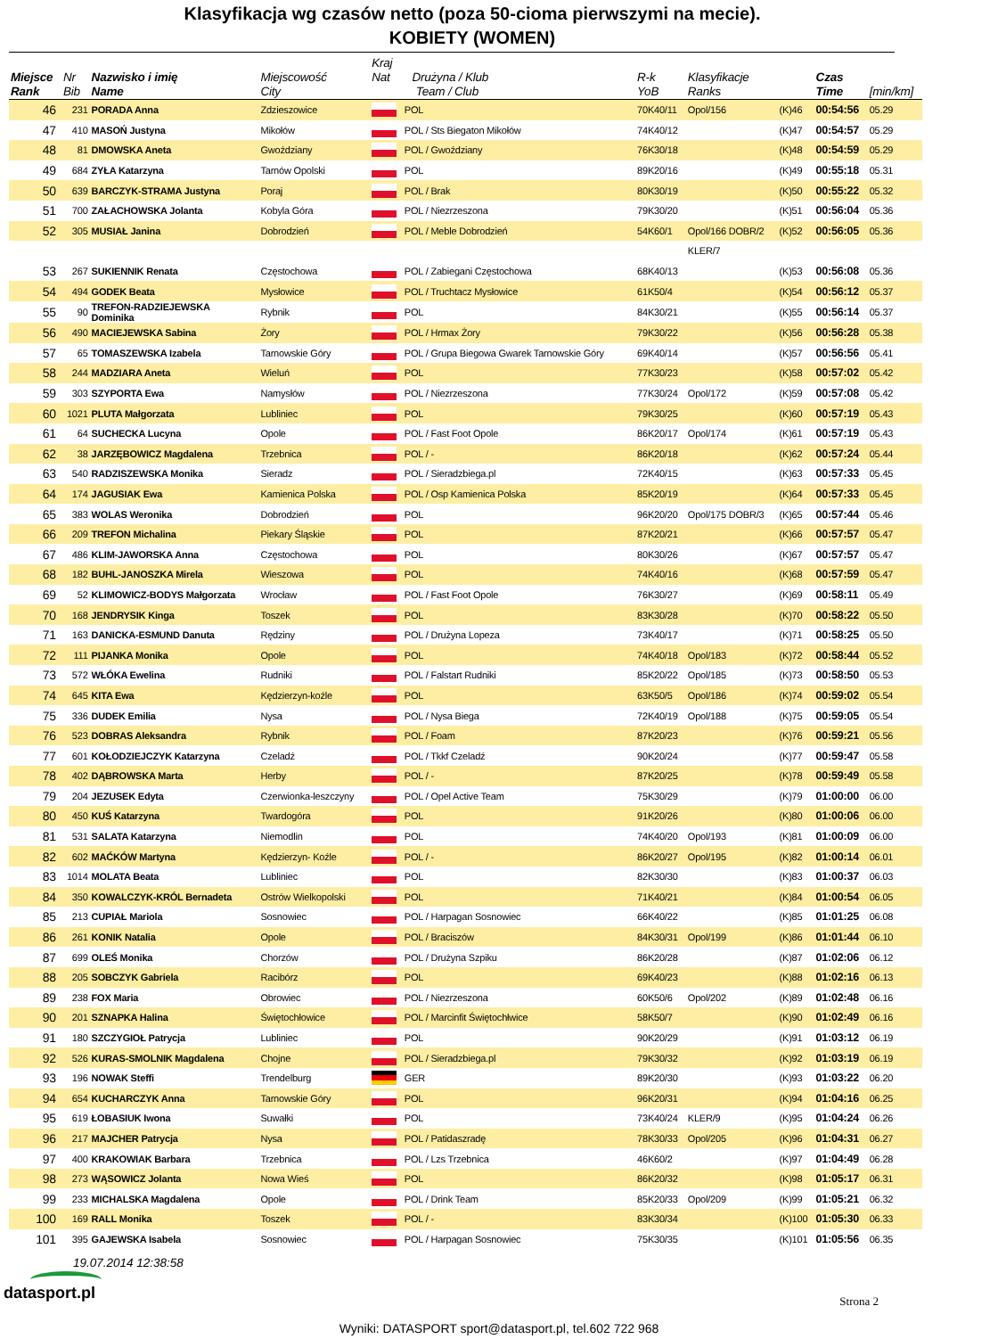Klasyfikacja wg czasów netto (poza 50-cioma pierwszymi na mecie).
KOBIETY (WOMEN)
| Miejsce Rank | Nr Bib | Nazwisko i imię Name | Miejscowość City | Kraj Nat Drużyna / Klub Team / Club | | R-k YoB | Klasyfikacje Ranks | | Czas Time | [min/km] |
| --- | --- | --- | --- | --- | --- | --- | --- | --- | --- | --- |
| 46 | 231 | PORADA Anna | Zdzieszowice | | POL | 70K40/11 | Opol/156 | (K)46 | 00:54:56 | 05.29 |
| 47 | 410 | MASOŃ Justyna | Mikołów | | POL / Sts Biegaton Mikołów | 74K40/12 | | (K)47 | 00:54:57 | 05.29 |
| 48 | 81 | DMOWSKA Aneta | Gwoździany | | POL / Gwoździany | 76K30/18 | | (K)48 | 00:54:59 | 05.29 |
| 49 | 684 | ZYŁA Katarzyna | Tarnów Opolski | | POL | 89K20/16 | | (K)49 | 00:55:18 | 05.31 |
| 50 | 639 | BARCZYK-STRAMA Justyna | Poraj | | POL / Brak | 80K30/19 | | (K)50 | 00:55:22 | 05.32 |
| 51 | 700 | ZAŁACHOWSKA Jolanta | Kobyla Góra | | POL / Niezrzeszona | 79K30/20 | | (K)51 | 00:56:04 | 05.36 |
| 52 | 305 | MUSIAŁ Janina | Dobrodzień | | POL / Meble Dobrodzień | 54K60/1 | Opol/166 DOBR/2 | (K)52 | 00:56:05 | 05.36 |
| | | | | | | | KLER/7 | | | |
| 53 | 267 | SUKIENNIK Renata | Częstochowa | | POL / Zabiegani Częstochowa | 68K40/13 | | (K)53 | 00:56:08 | 05.36 |
| 54 | 494 | GODEK Beata | Mysłowice | | POL / Truchtacz Mysłowice | 61K50/4 | | (K)54 | 00:56:12 | 05.37 |
| 55 | 90 | TREFON-RADZIEJEWSKA Dominika | Rybnik | | POL | 84K30/21 | | (K)55 | 00:56:14 | 05.37 |
| 56 | 490 | MACIEJEWSKA Sabina | Żory | | POL / Hrmax Żory | 79K30/22 | | (K)56 | 00:56:28 | 05.38 |
| 57 | 65 | TOMASZEWSKA Izabela | Tarnowskie Góry | | POL / Grupa Biegowa Gwarek Tarnowskie Góry | 69K40/14 | | (K)57 | 00:56:56 | 05.41 |
| 58 | 244 | MADZIARA Aneta | Wieluń | | POL | 77K30/23 | | (K)58 | 00:57:02 | 05.42 |
| 59 | 303 | SZYPORTA Ewa | Namysłów | | POL / Niezrzeszona | 77K30/24 | Opol/172 | (K)59 | 00:57:08 | 05.42 |
| 60 | 1021 | PLUTA Małgorzata | Lubliniec | | POL | 79K30/25 | | (K)60 | 00:57:19 | 05.43 |
| 61 | 64 | SUCHECKA Lucyna | Opole | | POL / Fast Foot Opole | 86K20/17 | Opol/174 | (K)61 | 00:57:19 | 05.43 |
| 62 | 38 | JARZĘBOWICZ Magdalena | Trzebnica | | POL / - | 86K20/18 | | (K)62 | 00:57:24 | 05.44 |
| 63 | 540 | RADZISZEWSKA Monika | Sieradz | | POL / Sieradzbiega.pl | 72K40/15 | | (K)63 | 00:57:33 | 05.45 |
| 64 | 174 | JAGUSIAK Ewa | Kamienica Polska | | POL / Osp Kamienica Polska | 85K20/19 | | (K)64 | 00:57:33 | 05.45 |
| 65 | 383 | WOLAS Weronika | Dobrodzień | | POL | 96K20/20 | Opol/175 DOBR/3 | (K)65 | 00:57:44 | 05.46 |
| 66 | 209 | TREFON Michalina | Piekary Śląskie | | POL | 87K20/21 | | (K)66 | 00:57:57 | 05.47 |
| 67 | 486 | KLIM-JAWORSKA Anna | Częstochowa | | POL | 80K30/26 | | (K)67 | 00:57:57 | 05.47 |
| 68 | 182 | BUHL-JANOSZKA Mirela | Wieszowa | | POL | 74K40/16 | | (K)68 | 00:57:59 | 05.47 |
| 69 | 52 | KLIMOWICZ-BODYS Małgorzata | Wrocław | | POL / Fast Foot Opole | 76K30/27 | | (K)69 | 00:58:11 | 05.49 |
| 70 | 168 | JENDRYSIK Kinga | Toszek | | POL | 83K30/28 | | (K)70 | 00:58:22 | 05.50 |
| 71 | 163 | DANICKA-ESMUND Danuta | Rędziny | | POL / Drużyna Lopeza | 73K40/17 | | (K)71 | 00:58:25 | 05.50 |
| 72 | 111 | PIJANKA Monika | Opole | | POL | 74K40/18 | Opol/183 | (K)72 | 00:58:44 | 05.52 |
| 73 | 572 | WŁÓKA Ewelina | Rudniki | | POL / Falstart Rudniki | 85K20/22 | Opol/185 | (K)73 | 00:58:50 | 05.53 |
| 74 | 645 | KITA Ewa | Kędzierzyn-koźle | | POL | 63K50/5 | Opol/186 | (K)74 | 00:59:02 | 05.54 |
| 75 | 336 | DUDEK Emilia | Nysa | | POL / Nysa Biega | 72K40/19 | Opol/188 | (K)75 | 00:59:05 | 05.54 |
| 76 | 523 | DOBRAS Aleksandra | Rybnik | | POL / Foam | 87K20/23 | | (K)76 | 00:59:21 | 05.56 |
| 77 | 601 | KOŁODZIEJCZYK Katarzyna | Czeladź | | POL / Tkkf Czeladź | 90K20/24 | | (K)77 | 00:59:47 | 05.58 |
| 78 | 402 | DĄBROWSKA Marta | Herby | | POL / - | 87K20/25 | | (K)78 | 00:59:49 | 05.58 |
| 79 | 204 | JEZUSEK Edyta | Czerwionka-leszczyny | | POL / Opel Active Team | 75K30/29 | | (K)79 | 01:00:00 | 06.00 |
| 80 | 450 | KUŚ Katarzyna | Twardogóra | | POL | 91K20/26 | | (K)80 | 01:00:06 | 06.00 |
| 81 | 531 | SALATA Katarzyna | Niemodlin | | POL | 74K40/20 | Opol/193 | (K)81 | 01:00:09 | 06.00 |
| 82 | 602 | MAĆKÓW Martyna | Kędzierzyn- Koźle | | POL / - | 86K20/27 | Opol/195 | (K)82 | 01:00:14 | 06.01 |
| 83 | 1014 | MOLATA Beata | Lubliniec | | POL | 82K30/30 | | (K)83 | 01:00:37 | 06.03 |
| 84 | 350 | KOWALCZYK-KRÓL Bernadeta | Ostrów Wielkopolski | | POL | 71K40/21 | | (K)84 | 01:00:54 | 06.05 |
| 85 | 213 | CUPIAŁ Mariola | Sosnowiec | | POL / Harpagan Sosnowiec | 66K40/22 | | (K)85 | 01:01:25 | 06.08 |
| 86 | 261 | KONIK Natalia | Opole | | POL / Braciszów | 84K30/31 | Opol/199 | (K)86 | 01:01:44 | 06.10 |
| 87 | 699 | OLEŚ Monika | Chorzów | | POL / Drużyna Szpiku | 86K20/28 | | (K)87 | 01:02:06 | 06.12 |
| 88 | 205 | SOBCZYK Gabriela | Racibórz | | POL | 69K40/23 | | (K)88 | 01:02:16 | 06.13 |
| 89 | 238 | FOX Maria | Obrowiec | | POL / Niezrzeszona | 60K50/6 | Opol/202 | (K)89 | 01:02:48 | 06.16 |
| 90 | 201 | SZNAPKA Halina | Świętochłowice | | POL / Marcinfit Świętochłwice | 58K50/7 | | (K)90 | 01:02:49 | 06.16 |
| 91 | 180 | SZCZYGIOŁ Patrycja | Lubliniec | | POL | 90K20/29 | | (K)91 | 01:03:12 | 06.19 |
| 92 | 526 | KURAS-SMOLNIK Magdalena | Chojne | | POL / Sieradzbiega.pl | 79K30/32 | | (K)92 | 01:03:19 | 06.19 |
| 93 | 196 | NOWAK Steffi | Trendelburg | | GER | 89K20/30 | | (K)93 | 01:03:22 | 06.20 |
| 94 | 654 | KUCHARCZYK Anna | Tarnowskie Góry | | POL | 96K20/31 | | (K)94 | 01:04:16 | 06.25 |
| 95 | 619 | ŁOBASIUK Iwona | Suwałki | | POL | 73K40/24 | KLER/9 | (K)95 | 01:04:24 | 06.26 |
| 96 | 217 | MAJCHER Patrycja | Nysa | | POL / Patidaszradę | 78K30/33 | Opol/205 | (K)96 | 01:04:31 | 06.27 |
| 97 | 400 | KRAKOWIAK Barbara | Trzebnica | | POL / Lzs Trzebnica | 46K60/2 | | (K)97 | 01:04:49 | 06.28 |
| 98 | 273 | WĄSOWICZ Jolanta | Nowa Wieś | | POL | 86K20/32 | | (K)98 | 01:05:17 | 06.31 |
| 99 | 233 | MICHALSKA Magdalena | Opole | | POL / Drink Team | 85K20/33 | Opol/209 | (K)99 | 01:05:21 | 06.32 |
| 100 | 169 | RALL Monika | Toszek | | POL / - | 83K30/34 | | (K)100 | 01:05:30 | 06.33 |
| 101 | 395 | GAJEWSKA Isabela | Sosnowiec | | POL / Harpagan Sosnowiec | 75K30/35 | | (K)101 | 01:05:56 | 06.35 |
19.07.2014 12:38:58
datasport.pl Strona 2
Wyniki: DATASPORT sport@datasport.pl, tel.602 722 968